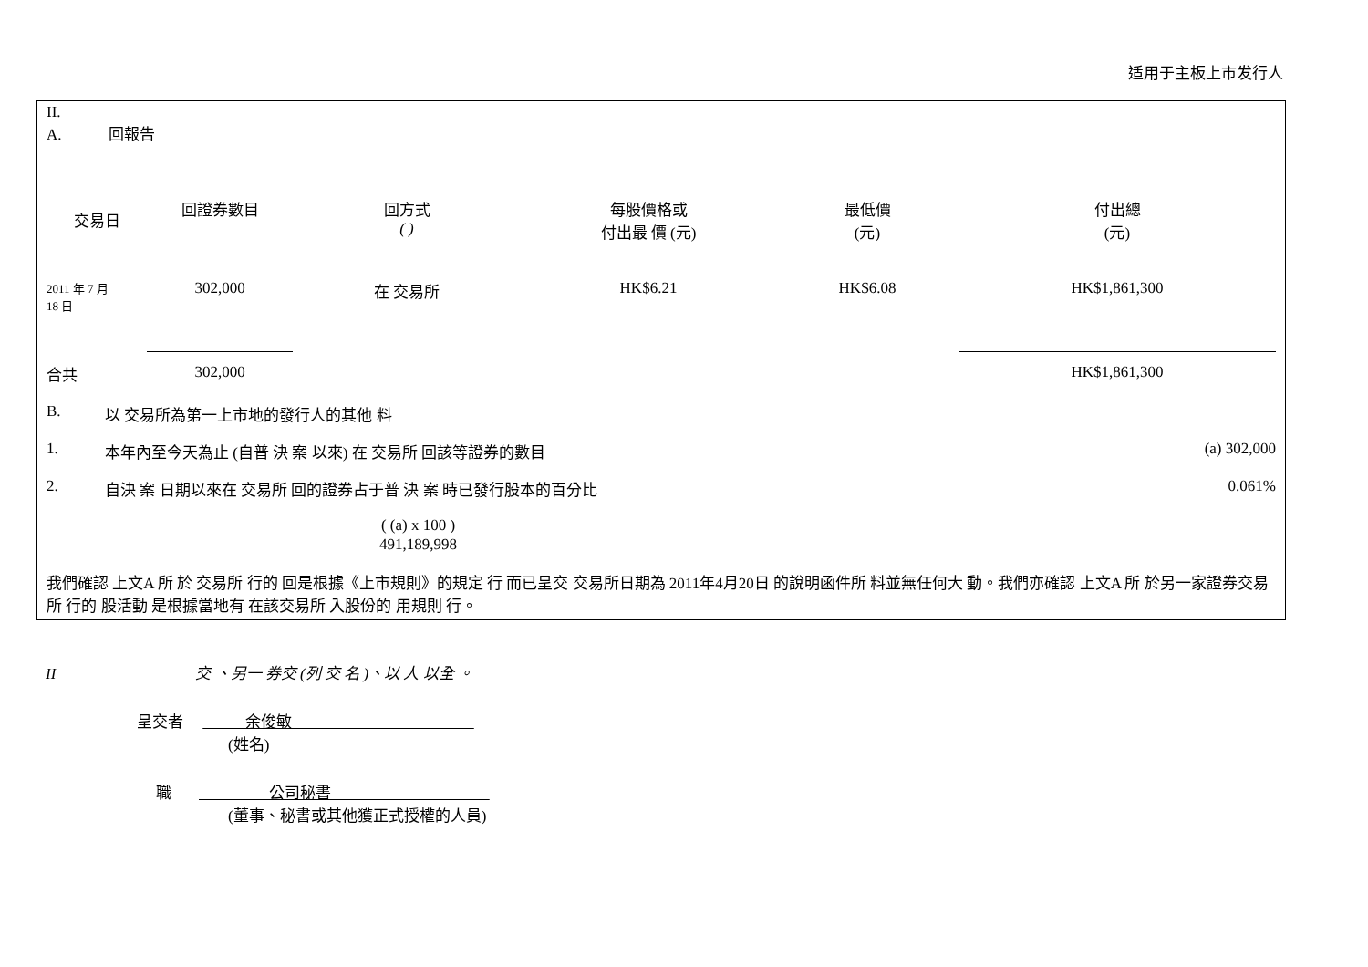适用于主板上市发行人
II.
A. 回報告
| 交易日 | 回證券數目 | 回方式 ( ) | 每股價格或 付出最 價 (元) | 最低價 (元) | 付出總 (元) |
| --- | --- | --- | --- | --- | --- |
| 2011 年 7 月 18 日 | 302,000 | 在 交易所 | HK$6.21 | HK$6.08 | HK$1,861,300 |
| 合共 | 302,000 | | | | HK$1,861,300 |
B. 以 交易所為第一上市地的發行人的其他 料
1. 本年內至今天為止 (自普 決 案 以來) 在 交易所 回該等證券的數目 (a) 302,000
2. 自決 案 日期以來在 交易所 回的證券占于普 決 案 時已發行股本的百分比 0.061%
( (a) x 100 )
491,189,998
我們確認 上文A 所 於 交易所 行的 回是根據《上市規則》的規定 行 而已呈交 交易所日期為 2011年4月20日 的說明函件所 料並無任何大 動。我們亦確認 上文A 所 於另一家證券交易所 行的 股活動 是根據當地有 在該交易所 入股份的 用規則 行。
II 交 、另一 券交 (列 交 名 )、以 人 以全 。
呈交者 余俊敏
(姓名)
職 公司秘書
(董事、秘書或其他獲正式授權的人員)